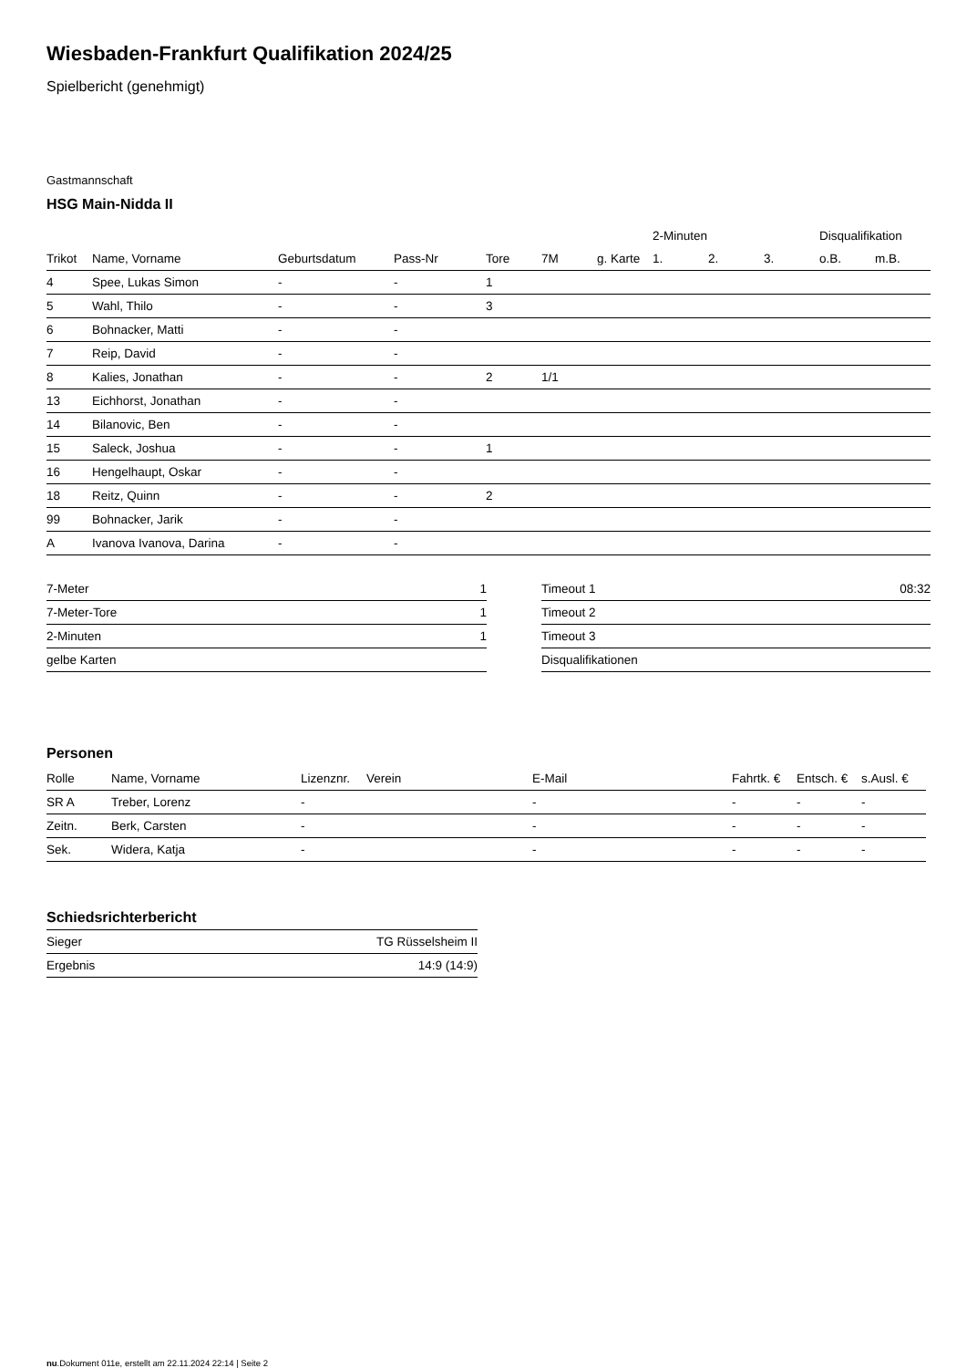Wiesbaden-Frankfurt Qualifikation 2024/25
Spielbericht (genehmigt)
Gastmannschaft
HSG Main-Nidda II
| | | | | | | | 2-Minuten | | | Disqualifikation | |
| --- | --- | --- | --- | --- | --- | --- | --- | --- | --- | --- | --- |
| Trikot | Name, Vorname | Geburtsdatum | Pass-Nr | Tore | 7M | g. Karte | 1. | 2. | 3. | o.B. | m.B. |
| 4 | Spee, Lukas Simon | - | - | 1 | | | | | | | |
| 5 | Wahl, Thilo | - | - | 3 | | | | | | | |
| 6 | Bohnacker, Matti | - | - | | | | | | | | |
| 7 | Reip, David | - | - | | | | | | | | |
| 8 | Kalies, Jonathan | - | - | 2 | 1/1 | | | | | | |
| 13 | Eichhorst, Jonathan | - | - | | | | | | | | |
| 14 | Bilanovic, Ben | - | - | | | | | | | | |
| 15 | Saleck, Joshua | - | - | 1 | | | | | | | |
| 16 | Hengelhaupt, Oskar | - | - | | | | | | | | |
| 18 | Reitz, Quinn | - | - | 2 | | | | | | | |
| 99 | Bohnacker, Jarik | - | - | | | | | | | | |
| A | Ivanova Ivanova, Darina | - | - | | | | | | | | |
| 7-Meter | 1 |
| 7-Meter-Tore | 1 |
| 2-Minuten | 1 |
| gelbe Karten | |
| Timeout 1 | 08:32 |
| Timeout 2 | |
| Timeout 3 | |
| Disqualifikationen | |
Personen
| Rolle | Name, Vorname | Lizenznr. | Verein | E-Mail | Fahrtk. € | Entsch. € | s.Ausl. € |
| --- | --- | --- | --- | --- | --- | --- | --- |
| SR A | Treber, Lorenz | - | | - | - | - | - |
| Zeitn. | Berk, Carsten | - | | - | - | - | - |
| Sek. | Widera, Katja | - | | - | - | - | - |
Schiedsrichterbericht
| Sieger | TG Rüsselsheim II |
| Ergebnis | 14:9 (14:9) |
nu.Dokument 011e, erstellt am 22.11.2024 22:14 | Seite 2